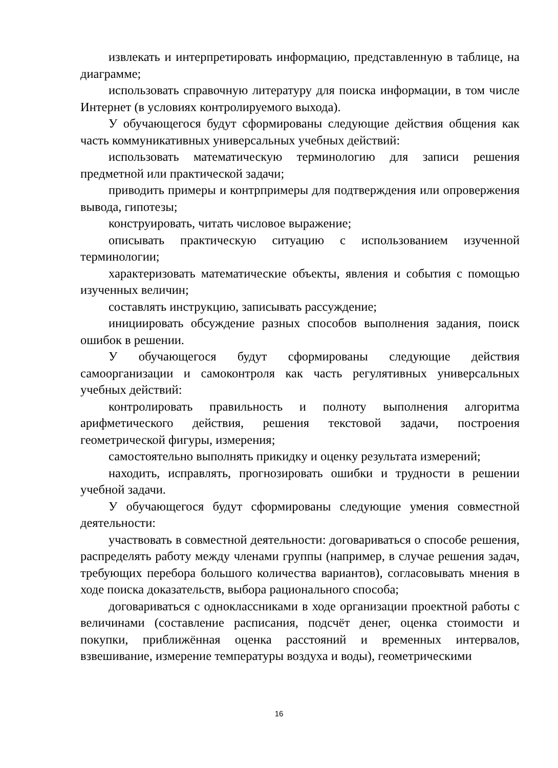извлекать и интерпретировать информацию, представленную в таблице, на диаграмме;
использовать справочную литературу для поиска информации, в том числе Интернет (в условиях контролируемого выхода).
У обучающегося будут сформированы следующие действия общения как часть коммуникативных универсальных учебных действий:
использовать математическую терминологию для записи решения предметной или практической задачи;
приводить примеры и контрпримеры для подтверждения или опровержения вывода, гипотезы;
конструировать, читать числовое выражение;
описывать практическую ситуацию с использованием изученной терминологии;
характеризовать математические объекты, явления и события с помощью изученных величин;
составлять инструкцию, записывать рассуждение;
инициировать обсуждение разных способов выполнения задания, поиск ошибок в решении.
У обучающегося будут сформированы следующие действия самоорганизации и самоконтроля как часть регулятивных универсальных учебных действий:
контролировать правильность и полноту выполнения алгоритма арифметического действия, решения текстовой задачи, построения геометрической фигуры, измерения;
самостоятельно выполнять прикидку и оценку результата измерений;
находить, исправлять, прогнозировать ошибки и трудности в решении учебной задачи.
У обучающегося будут сформированы следующие умения совместной деятельности:
участвовать в совместной деятельности: договариваться о способе решения, распределять работу между членами группы (например, в случае решения задач, требующих перебора большого количества вариантов), согласовывать мнения в ходе поиска доказательств, выбора рационального способа;
договариваться с одноклассниками в ходе организации проектной работы с величинами (составление расписания, подсчёт денег, оценка стоимости и покупки, приближённая оценка расстояний и временных интервалов, взвешивание, измерение температуры воздуха и воды), геометрическими
16